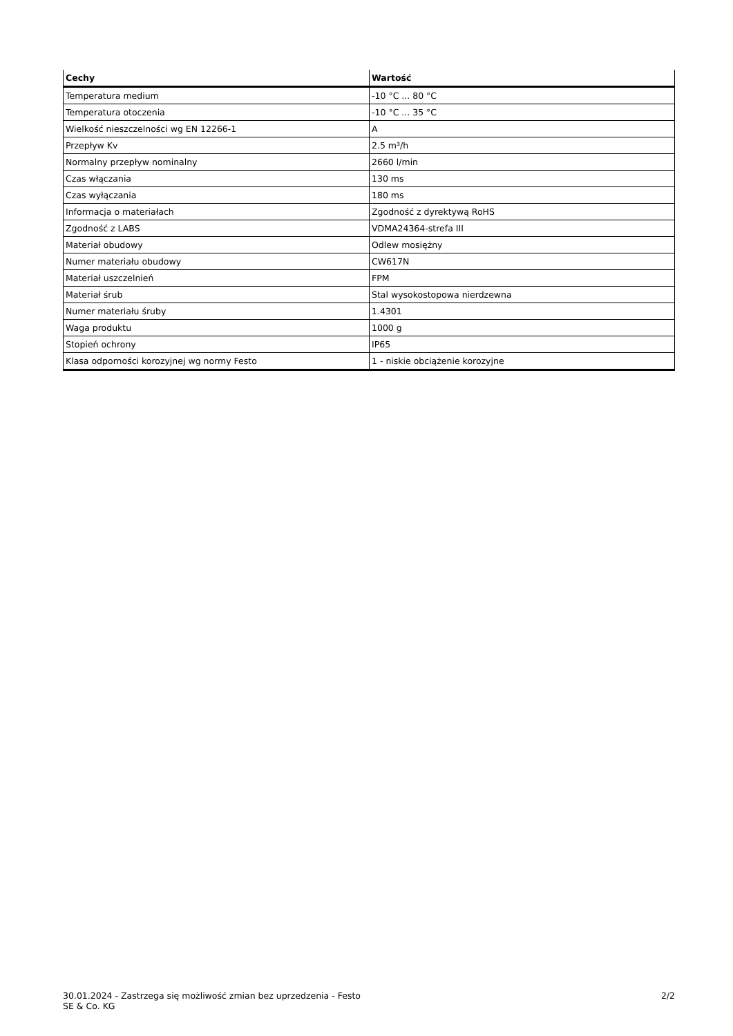| Cechy | Wartość |
| --- | --- |
| Temperatura medium | -10 °C ... 80 °C |
| Temperatura otoczenia | -10 °C ... 35 °C |
| Wielkość nieszczelności wg EN 12266-1 | A |
| Przepływ Kv | 2.5 m³/h |
| Normalny przepływ nominalny | 2660 l/min |
| Czas włączania | 130 ms |
| Czas wyłączania | 180 ms |
| Informacja o materiałach | Zgodność z dyrektywą RoHS |
| Zgodność z LABS | VDMA24364-strefa III |
| Materiał obudowy | Odlew mosiężny |
| Numer materiału obudowy | CW617N |
| Materiał uszczelnień | FPM |
| Materiał śrub | Stal wysokostopowa nierdzewna |
| Numer materiału śruby | 1.4301 |
| Waga produktu | 1000 g |
| Stopień ochrony | IP65 |
| Klasa odporności korozyjnej wg normy Festo | 1 - niskie obciążenie korozyjne |
30.01.2024 - Zastrzega się możliwość zmian bez uprzedzenia - Festo SE & Co. KG
2/2